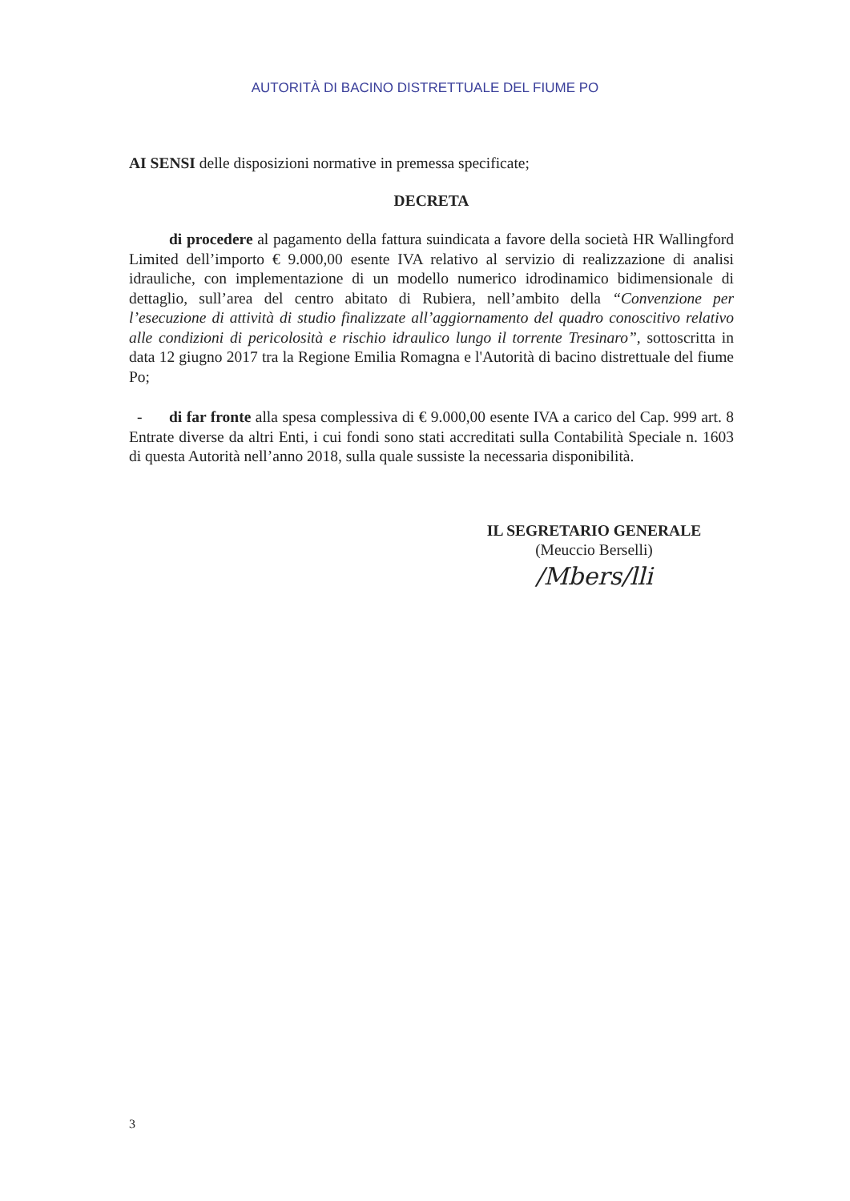AUTORITÀ DI BACINO DISTRETTUALE DEL FIUME PO
AI SENSI delle disposizioni normative in premessa specificate;
DECRETA
di procedere al pagamento della fattura suindicata a favore della società HR Wallingford Limited dell’importo € 9.000,00 esente IVA relativo al servizio di realizzazione di analisi idrauliche, con implementazione di un modello numerico idrodinamico bidimensionale di dettaglio, sull’area del centro abitato di Rubiera, nell’ambito della “Convenzione per l’esecuzione di attività di studio finalizzate all’aggiornamento del quadro conoscitivo relativo alle condizioni di pericolosità e rischio idraulico lungo il torrente Tresinaro”, sottoscritta in data 12 giugno 2017 tra la Regione Emilia Romagna e l'Autorità di bacino distrettuale del fiume Po;
- di far fronte alla spesa complessiva di € 9.000,00 esente IVA a carico del Cap. 999 art. 8 Entrate diverse da altri Enti, i cui fondi sono stati accreditati sulla Contabilità Speciale n. 1603 di questa Autorità nell’anno 2018, sulla quale sussiste la necessaria disponibilità.
IL SEGRETARIO GENERALE
(Meuccio Berselli)
/Mbers/lli
3